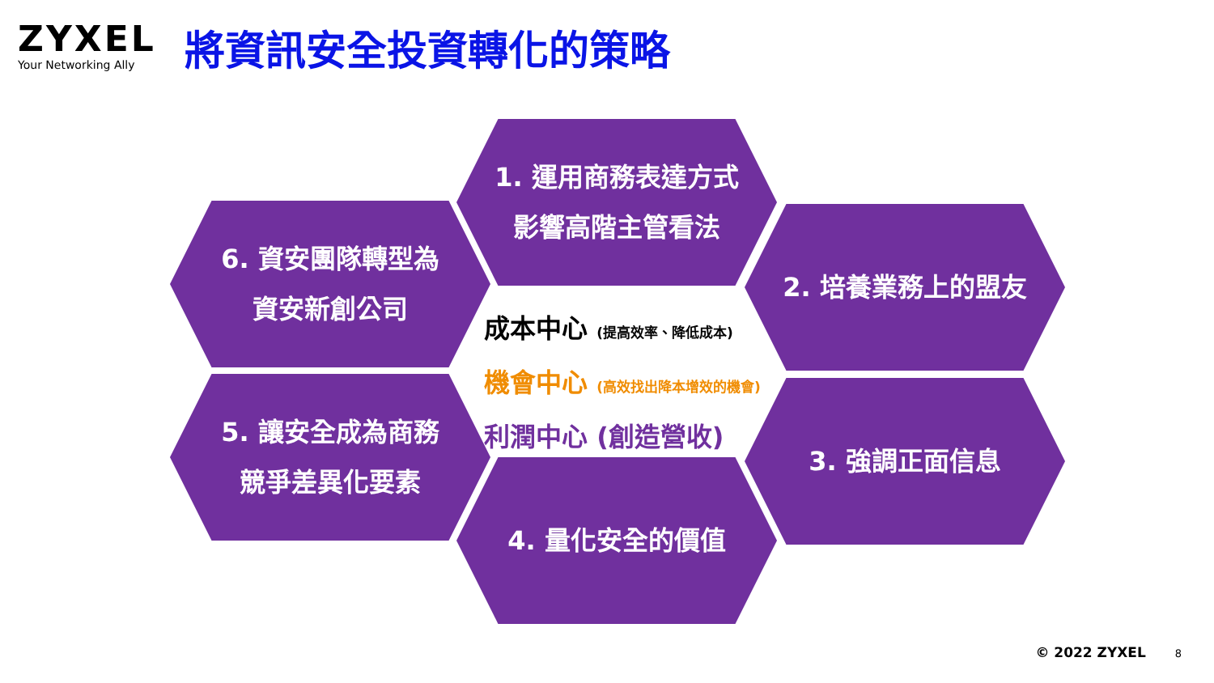ZYXEL
Your Networking Ally
將資訊安全投資轉化的策略
1. 運用商務表達方式
影響高階主管看法
2. 培養業務上的盟友
3. 強調正面信息
4. 量化安全的價值
5. 讓安全成為商務
競爭差異化要素
6. 資安團隊轉型為
資安新創公司
成本中心 (提高效率、降低成本)
機會中心 (高效找出降本增效的機會)
利潤中心 (創造營收)
© 2022 ZYXEL 8